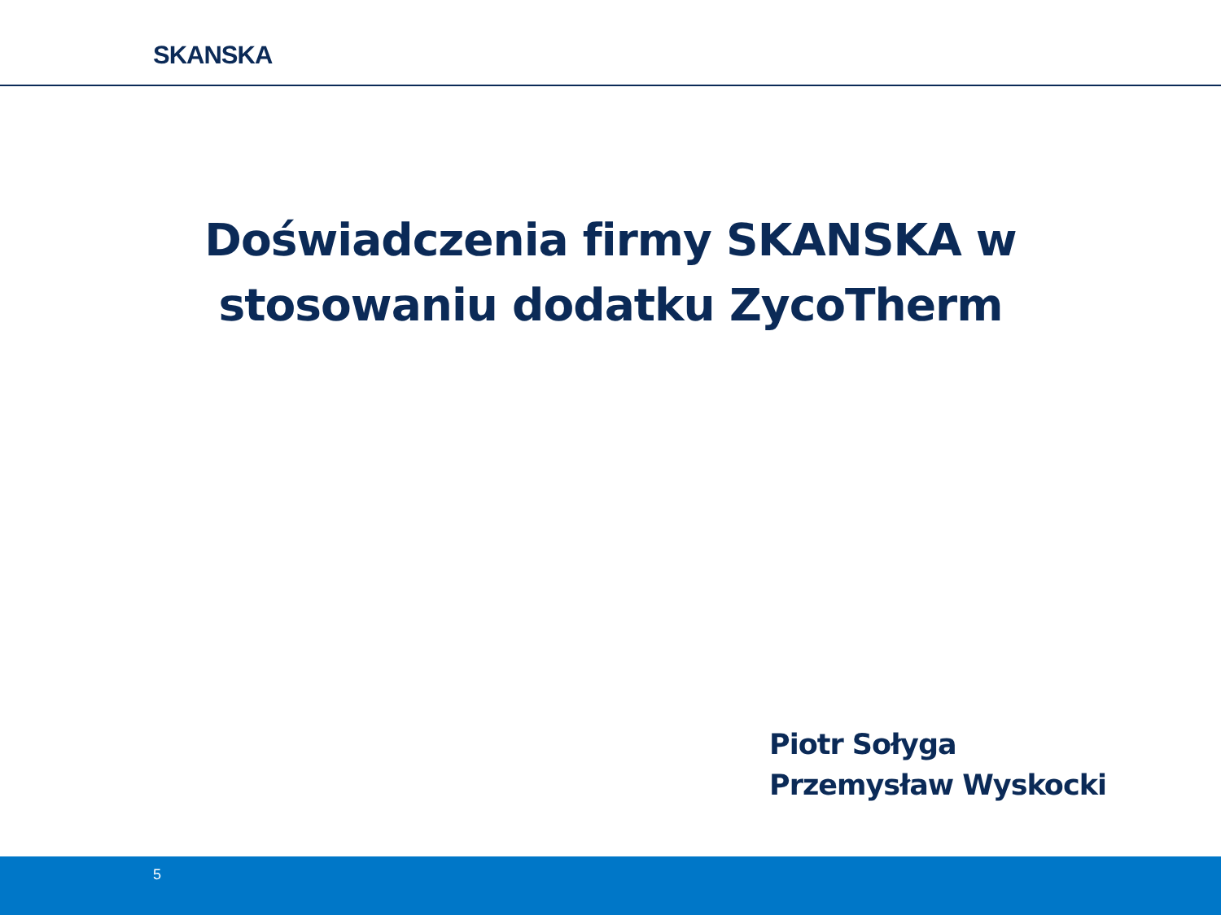SKANSKA
Doświadczenia firmy SKANSKA w
stosowaniu dodatku ZycoTherm
Piotr Sołyga
Przemysław Wyskocki
5